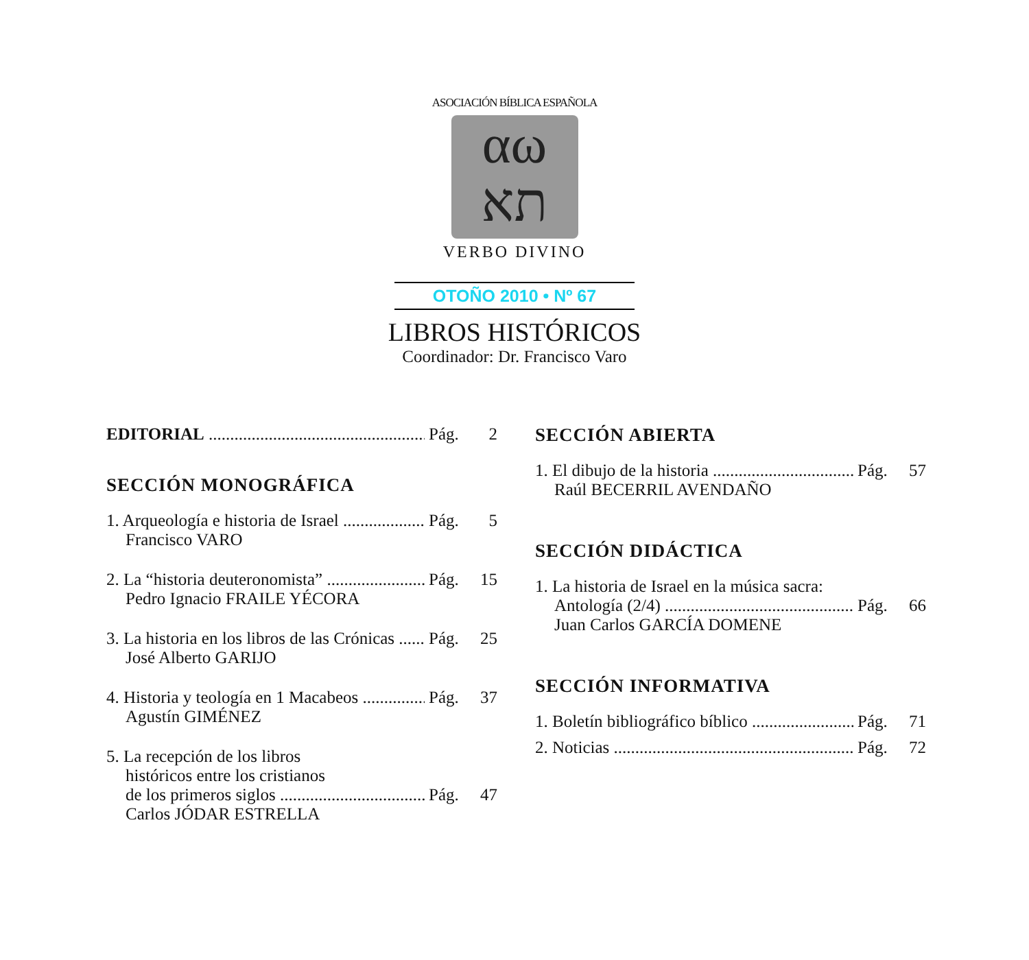ASOCIACIÓN BÍBLICA ESPAÑOLA
αω
תא
VERBO DIVINO
OTOÑO 2010 • Nº 67
LIBROS HISTÓRICOS
Coordinador: Dr. Francisco Varo
EDITORIAL Pág. 2
SECCIÓN MONOGRÁFICA
1. Arqueología e historia de Israel Pág. 5
Francisco VARO
2. La “historia deuteronomista” Pág. 15
Pedro Ignacio FRAILE YÉCORA
3. La historia en los libros de las Crónicas Pág. 25
José Alberto GARIJO
4. Historia y teología en 1 Macabeos Pág. 37
Agustín GIMÉNEZ
5. La recepción de los libros
históricos entre los cristianos
de los primeros siglos Pág. 47
Carlos JÓDAR ESTRELLA
SECCIÓN ABIERTA
1. El dibujo de la historia Pág. 57
Raúl BECERRIL AVENDAÑO
SECCIÓN DIDÁCTICA
1. La historia de Israel en la música sacra:
Antología (2/4) Pág. 66
Juan Carlos GARCÍA DOMENE
SECCIÓN INFORMATIVA
1. Boletín bibliográfico bíblico Pág. 71
2. Noticias Pág. 72